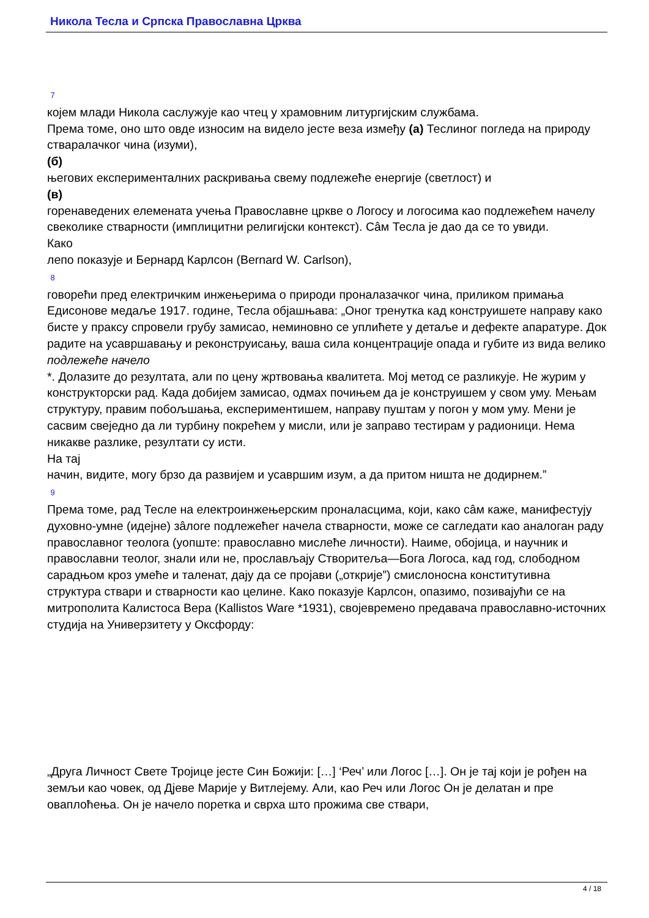Никола Тесла и Српска Православна Црква
7
којем млади Никола саслужује као чтец у храмовним литургијским службама.
Према томе, оно што овде износим на видело јесте веза између (а) Теслиног погледа на природу стваралачког чина (изуми),
(б)
његових експерименталних раскривања свему подлежеће енергије (светлост) и
(в)
горенаведених елемената учења Православне цркве о Логосу и логосима као подлежећем начелу свеколике стварности (имплицитни религијски контекст). Сâм Тесла је дао да се то увиди.
Како
лепо показује и Бернард Карлсон (Bernard W. Carlson),
8
говорећи пред електричким инжењерима о природи проналазачког чина, приликом примања Едисонове медаље 1917. године, Тесла објашњава: „Оног тренутка кад конструишете направу како бисте у праксу спровели грубу замисао, неминовно се уплићете у детаље и дефекте апаратуре. Док радите на усавршавању и реконструисању, ваша сила концентрације опада и губите из вида велико
подлежеће начело
*. Долазите до резултата, али по цену жртвовања квалитета. Мој метод се разликује. Не журим у конструкторски рад. Када добијем замисао, одмах почињем да је конструишем у свом уму. Мењам структуру, правим побољшања, експериментишем, направу пуштам у погон у мом уму. Мени је сасвим свеједно да ли турбину покрећем у мисли, или је заправо тестирам у радионици. Нема никакве разлике, резултати су исти.
На тај
начин, видите, могу брзо да развијем и усавршим изум, а да притом ништа не додирнем.”
9
Према томе, рад Тесле на електроинжењерским проналасцима, који, како сâм каже, манифестују духовно-умне (идејне) зâлоге подлежећег начела стварности, може се сагледати као аналоган раду православног теолога (уопште: православно мислеће личности). Наиме, обојица, и научник и православни теолог, знали или не, прослављају Створитеља—Бога Логоса, кад год, слободном сарадњом кроз умеће и таленат, дају да се пројави („открије”) смислоносна конститутивна структура ствари и стварности као целине. Како показује Карлсон, опазимо, позивајући се на митрополита Калистоса Вера (Kallistos Ware *1931), својевремено предавача православно-источних студија на Универзитету у Оксфорду:
„Друга Личност Свете Тројице јесте Син Божији: […] ‘Реч’ или Логос […]. Он је тај који је рођен на земљи као човек, од Дјеве Марије у Витлејему. Али, као Реч или Логос Он је делатан и пре оваплоћења. Он је начело поретка и сврха што прожима све ствари,
4 / 18